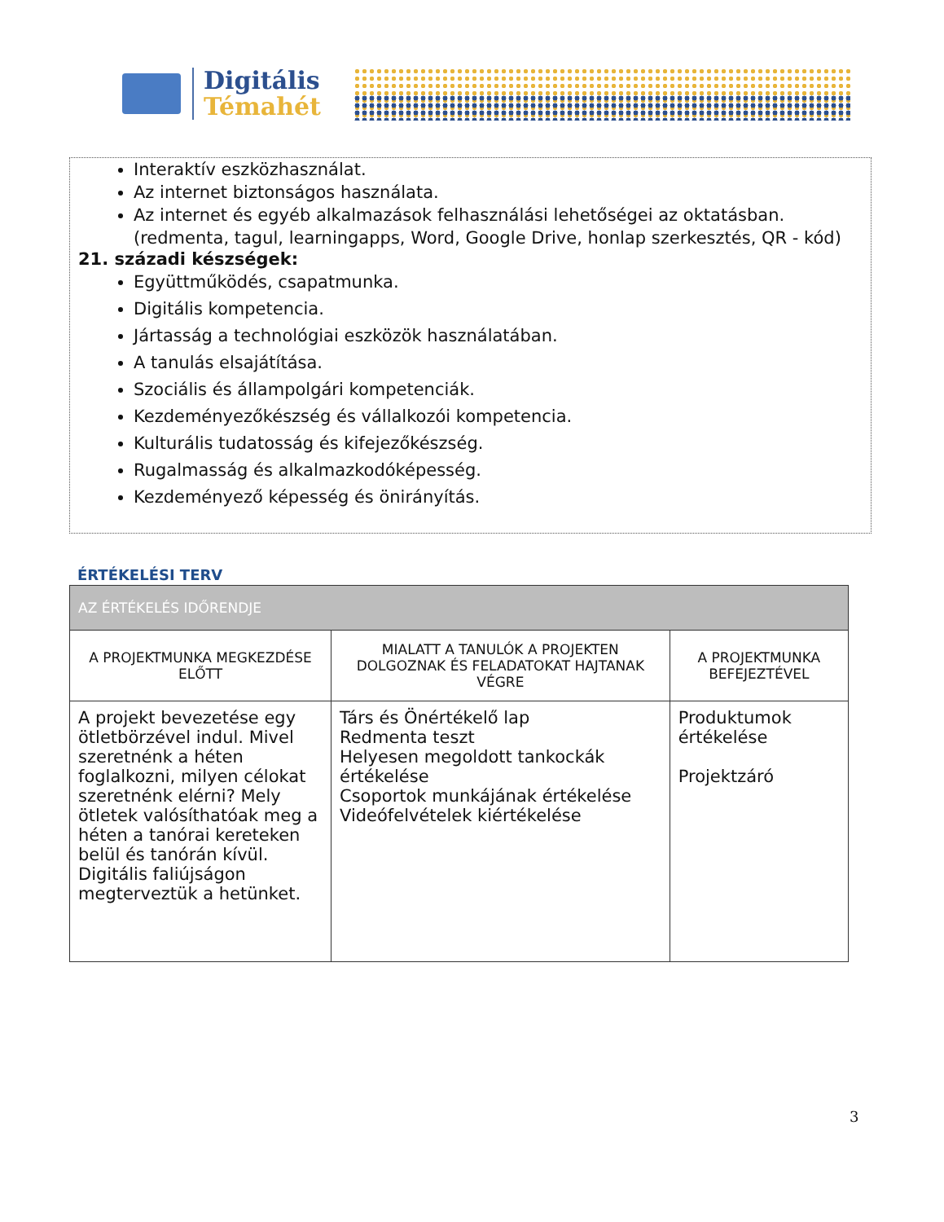Digitális
Témahét
Interaktív eszközhasználat.
Az internet biztonságos használata.
Az internet és egyéb alkalmazások felhasználási lehetőségei az oktatásban. (redmenta, tagul, learningapps, Word, Google Drive, honlap szerkesztés, QR - kód)
21. századi készségek:
Együttműködés, csapatmunka.
Digitális kompetencia.
Jártasság a technológiai eszközök használatában.
A tanulás elsajátítása.
Szociális és állampolgári kompetenciák.
Kezdeményezőkészség és vállalkozói kompetencia.
Kulturális tudatosság és kifejezőkészség.
Rugalmasság és alkalmazkodóképesség.
Kezdeményező képesség és önirányítás.
ÉRTÉKELÉSI TERV
| AZ ÉRTÉKELÉS IDŐRENDJE | | |
| --- | --- | --- |
| A PROJEKTMUNKA MEGKEZDÉSE ELŐTT | MIALATT A TANULÓK A PROJEKTEN DOLGOZNAK ÉS FELADATOKAT HAJTANAK VÉGRE | A PROJEKTMUNKA BEFEJEZTÉVEL |
| A projekt bevezetése egy ötletbörzével indul. Mivel szeretnénk a héten foglalkozni, milyen célokat szeretnénk elérni? Mely ötletek valósíthatóak meg a héten a tanórai kereteken belül és tanórán kívül. Digitális faliújságon megterveztük a hetünket. | Társ és Önértékelő lap Redmenta teszt Helyesen megoldott tankockák értékelése Csoportok munkájának értékelése Videófelvételek kiértékelése | Produktumok értékelése Projektzáró |
3